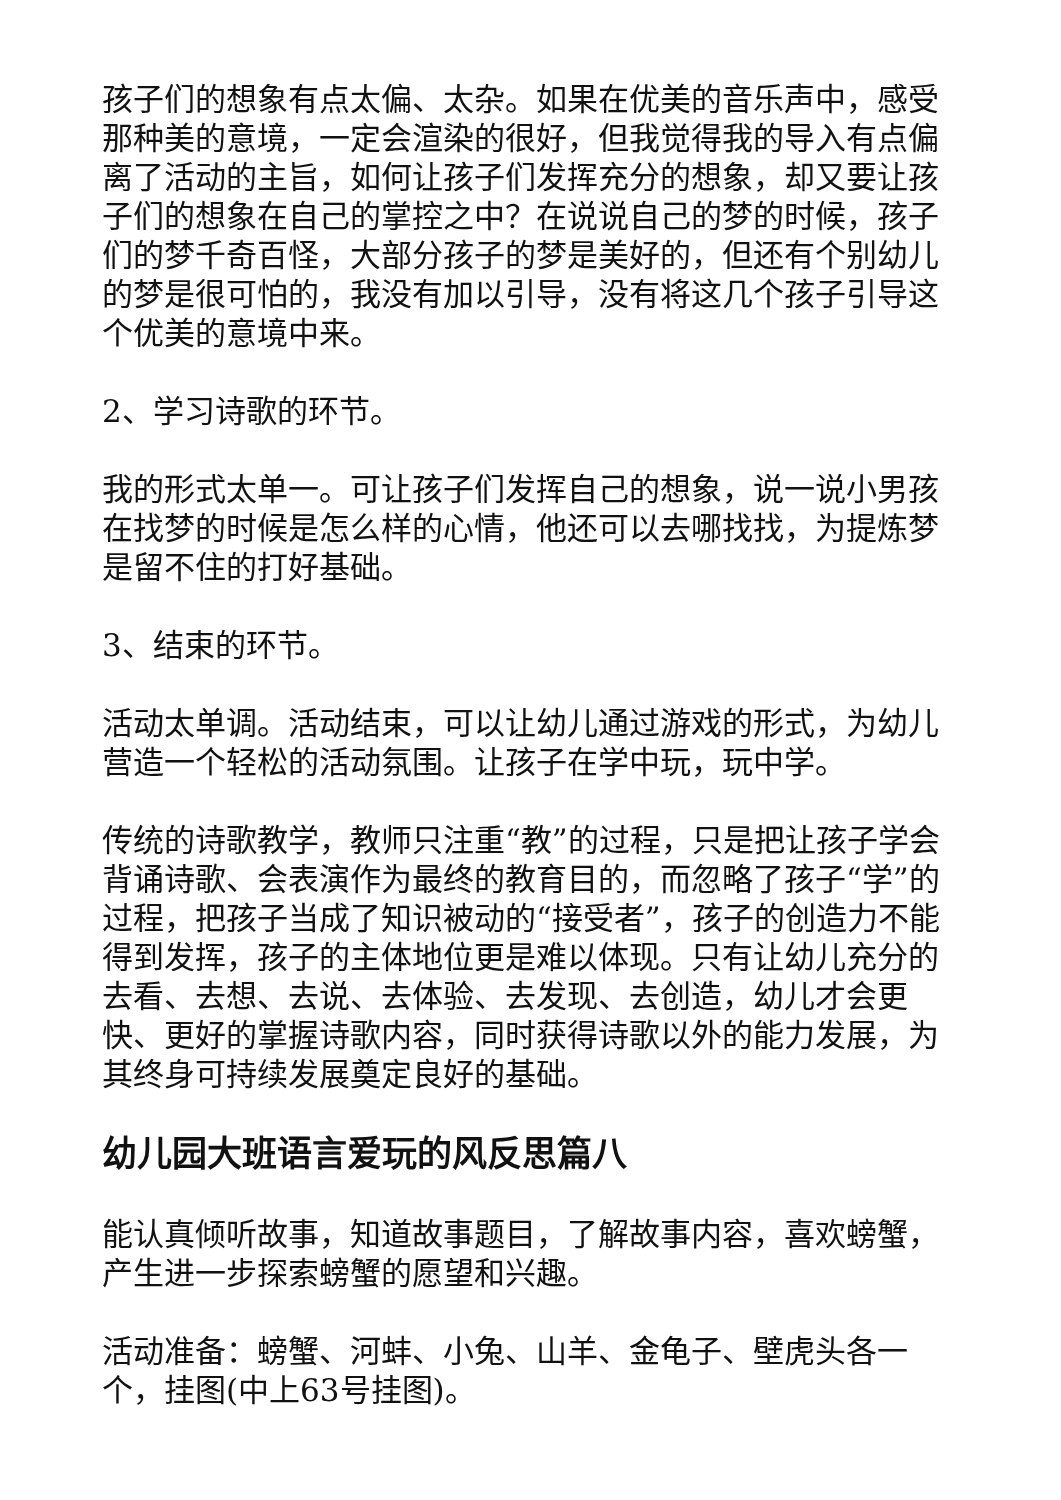孩子们的想象有点太偏、太杂。如果在优美的音乐声中，感受那种美的意境，一定会渲染的很好，但我觉得我的导入有点偏离了活动的主旨，如何让孩子们发挥充分的想象，却又要让孩子们的想象在自己的掌控之中？在说说自己的梦的时候，孩子们的梦千奇百怪，大部分孩子的梦是美好的，但还有个别幼儿的梦是很可怕的，我没有加以引导，没有将这几个孩子引导这个优美的意境中来。
2、学习诗歌的环节。
我的形式太单一。可让孩子们发挥自己的想象，说一说小男孩在找梦的时候是怎么样的心情，他还可以去哪找找，为提炼梦是留不住的打好基础。
3、结束的环节。
活动太单调。活动结束，可以让幼儿通过游戏的形式，为幼儿营造一个轻松的活动氛围。让孩子在学中玩，玩中学。
传统的诗歌教学，教师只注重“教”的过程，只是把让孩子学会背诵诗歌、会表演作为最终的教育目的，而忽略了孩子“学”的过程，把孩子当成了知识被动的“接受者”，孩子的创造力不能得到发挥，孩子的主体地位更是难以体现。只有让幼儿充分的去看、去想、去说、去体验、去发现、去创造，幼儿才会更快、更好的掌握诗歌内容，同时获得诗歌以外的能力发展，为其终身可持续发展奠定良好的基础。
幼儿园大班语言爱玩的风反思篇八
能认真倾听故事，知道故事题目，了解故事内容，喜欢螃蟹，产生进一步探索螃蟹的愿望和兴趣。
活动准备：螃蟹、河蚌、小兔、山羊、金龟子、壁虎头各一个，挂图(中上63号挂图)。